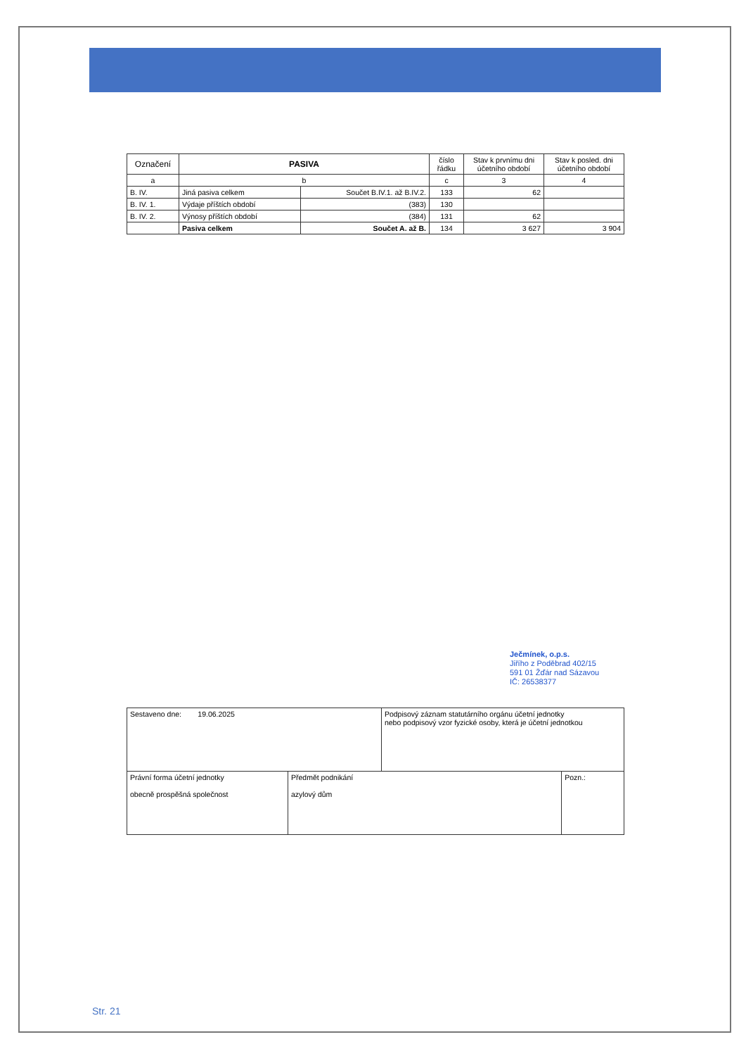| Označení | PASIVA | | číslo řádku | Stav k prvnímu dni účetního období | Stav k posled. dni účetního období |
| --- | --- | --- | --- | --- | --- |
| a | b | | c | 3 | 4 |
| B. IV. | Jiná pasiva celkem | Součet B.IV.1. až B.IV.2. | 133 | 62 | |
| B. IV. 1. | Výdaje příštích období | (383) | 130 | | |
| B. IV. 2. | Výnosy příštích období | (384) | 131 | 62 | |
| | Pasiva celkem | Součet A. až B. | 134 | 3 627 | 3 904 |
Ječmínek, o.p.s.
Jiřího z Poděbrad 402/15
591 01 Žďár nad Sázavou
IČ: 26538377
| Sestaveno dne: 19.06.2025 | | Podpisový záznam statutárního orgánu účetní jednotky nebo podpisový vzor fyzické osoby, která je účetní jednotkou | |
| Právní forma účetní jednotky obecně prospěšná společnost | Předmět podnikání azylový dům | | Pozn.: |
Str. 21